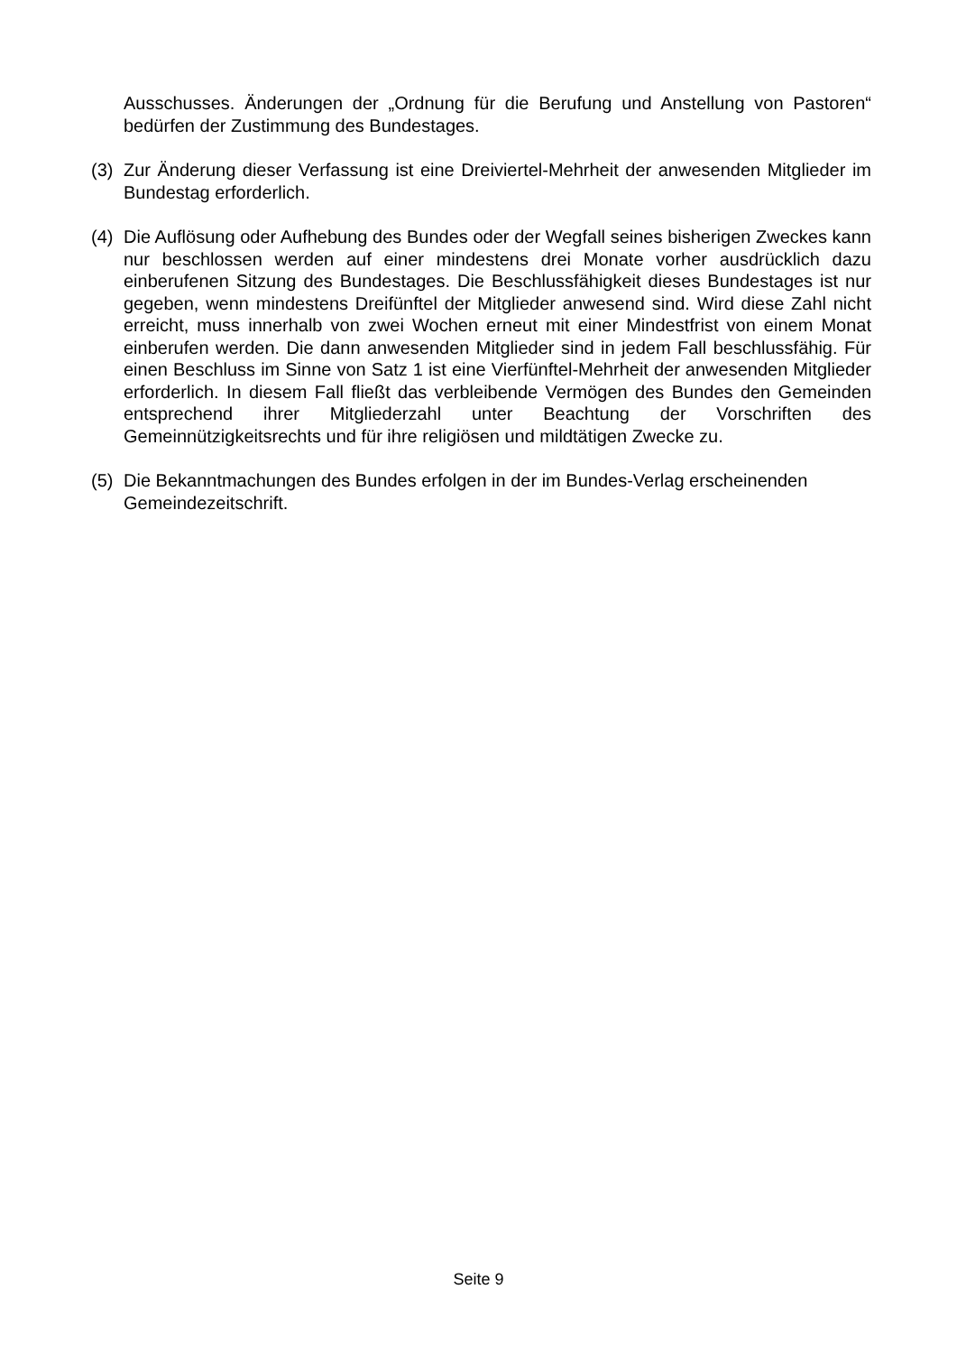Ausschusses. Änderungen der „Ordnung für die Berufung und Anstellung von Pastoren“ bedürfen der Zustimmung des Bundestages.
(3) Zur Änderung dieser Verfassung ist eine Dreiviertel-Mehrheit der anwesenden Mitglieder im Bundestag erforderlich.
(4) Die Auflösung oder Aufhebung des Bundes oder der Wegfall seines bisherigen Zweckes kann nur beschlossen werden auf einer mindestens drei Monate vorher ausdrücklich dazu einberufenen Sitzung des Bundestages. Die Beschlussfähigkeit dieses Bundestages ist nur gegeben, wenn mindestens Dreifünftel der Mitglieder anwesend sind. Wird diese Zahl nicht erreicht, muss innerhalb von zwei Wochen erneut mit einer Mindestfrist von einem Monat einberufen werden. Die dann anwesenden Mitglieder sind in jedem Fall beschlussfähig. Für einen Beschluss im Sinne von Satz 1 ist eine Vierfünftel-Mehrheit der anwesenden Mitglieder erforderlich. In diesem Fall fließt das verbleibende Vermögen des Bundes den Gemeinden entsprechend ihrer Mitgliederzahl unter Beachtung der Vorschriften des Gemeinnützigkeitsrechts und für ihre religiösen und mildtätigen Zwecke zu.
(5) Die Bekanntmachungen des Bundes erfolgen in der im Bundes-Verlag erscheinenden Gemeindezeitschrift.
Seite 9